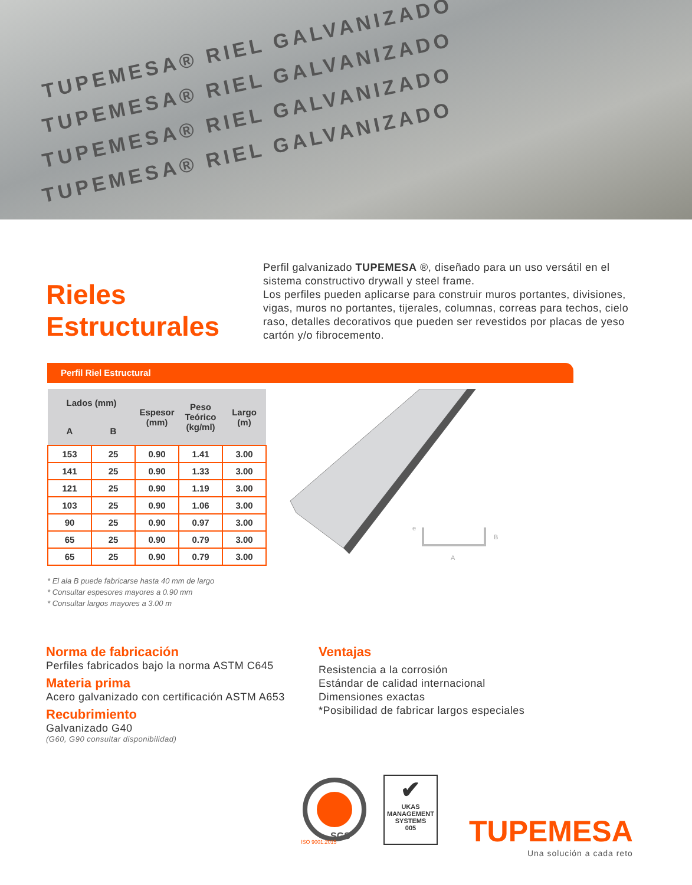TUPEMESA® RIEL GALVANIZADO
TUPEMESA® RIEL GALVANIZADO
TUPEMESA® RIEL GALVANIZADO
TUPEMESA® RIEL GALVANIZADO
Rieles Estructurales
Perfil galvanizado TUPEMESA ®, diseñado para un uso versátil en el sistema constructivo drywall y steel frame.
Los perfiles pueden aplicarse para construir muros portantes, divisiones, vigas, muros no portantes, tijerales, columnas, correas para techos, cielo raso, detalles decorativos que pueden ser revestidos por placas de yeso cartón y/o fibrocemento.
Perfil Riel Estructural
| Lados (mm) | | Espesor (mm) | Peso Teórico (kg/ml) | Largo (m) |
| --- | --- | --- | --- | --- |
| A | B | | | |
| 153 | 25 | 0.90 | 1.41 | 3.00 |
| 141 | 25 | 0.90 | 1.33 | 3.00 |
| 121 | 25 | 0.90 | 1.19 | 3.00 |
| 103 | 25 | 0.90 | 1.06 | 3.00 |
| 90 | 25 | 0.90 | 0.97 | 3.00 |
| 65 | 25 | 0.90 | 0.79 | 3.00 |
| 65 | 25 | 0.90 | 0.79 | 3.00 |
e
B
A
* El ala B puede fabricarse hasta 40 mm de largo
* Consultar espesores mayores a 0.90 mm
* Consultar largos mayores a 3.00 m
Norma de fabricación
Perfiles fabricados bajo la norma ASTM C645
Materia prima
Acero galvanizado con certificación ASTM A653
Recubrimiento
Galvanizado G40
(G60, G90 consultar disponibilidad)
Ventajas
Resistencia a la corrosión
Estándar de calidad internacional
Dimensiones exactas
*Posibilidad de fabricar largos especiales
SGS
ISO 9001:2015
✔
UKAS
MANAGEMENT SYSTEMS
005
TUPEMESA
Una solución a cada reto